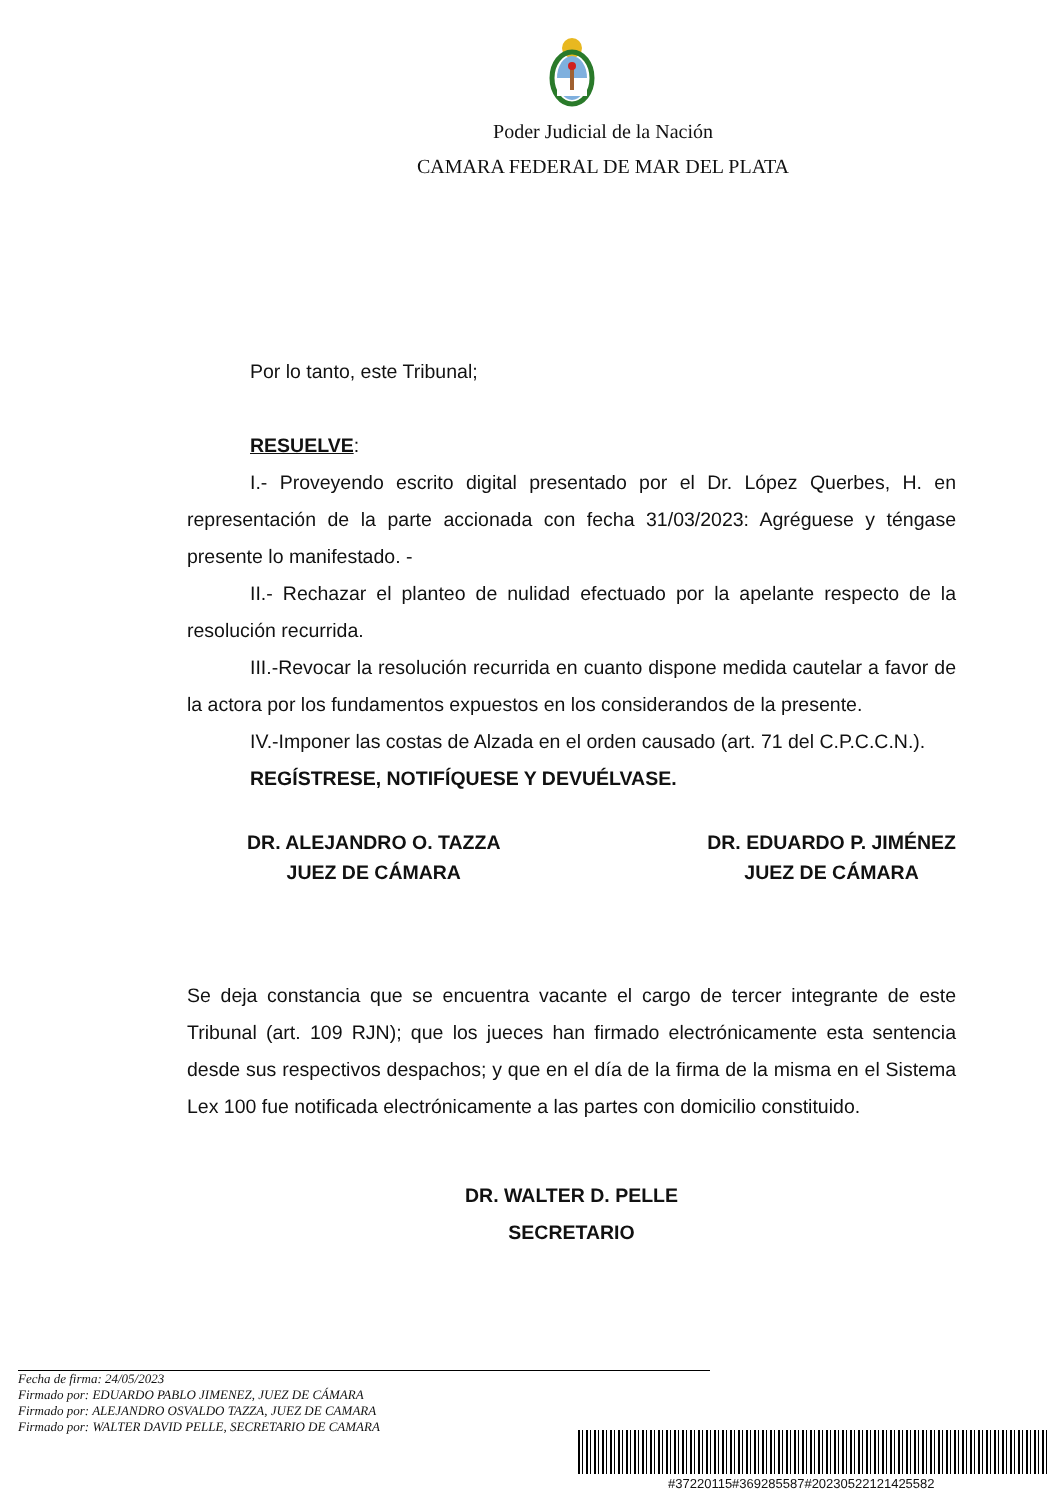Poder Judicial de la Nación
CAMARA FEDERAL DE MAR DEL PLATA
Por lo tanto, este Tribunal;
RESUELVE:
I.- Proveyendo escrito digital presentado por el Dr. López Querbes, H. en representación de la parte accionada con fecha 31/03/2023: Agréguese y téngase presente lo manifestado. -
II.- Rechazar el planteo de nulidad efectuado por la apelante respecto de la resolución recurrida.
III.-Revocar la resolución recurrida en cuanto dispone medida cautelar a favor de la actora por los fundamentos expuestos en los considerandos de la presente.
IV.-Imponer las costas de Alzada en el orden causado (art. 71 del C.P.C.C.N.).
REGÍSTRESE, NOTIFÍQUESE Y DEVUÉLVASE.
DR. ALEJANDRO O. TAZZA
JUEZ DE CÁMARA
DR. EDUARDO P. JIMÉNEZ
JUEZ DE CÁMARA
Se deja constancia que se encuentra vacante el cargo de tercer integrante de este Tribunal (art. 109 RJN); que los jueces han firmado electrónicamente esta sentencia desde sus respectivos despachos; y que en el día de la firma de la misma en el Sistema Lex 100 fue notificada electrónicamente a las partes con domicilio constituido.
DR. WALTER D. PELLE
SECRETARIO
Fecha de firma: 24/05/2023
Firmado por: EDUARDO PABLO JIMENEZ, JUEZ DE CÁMARA
Firmado por: ALEJANDRO OSVALDO TAZZA, JUEZ DE CAMARA
Firmado por: WALTER DAVID PELLE, SECRETARIO DE CAMARA
#37220115#369285587#20230522121425582